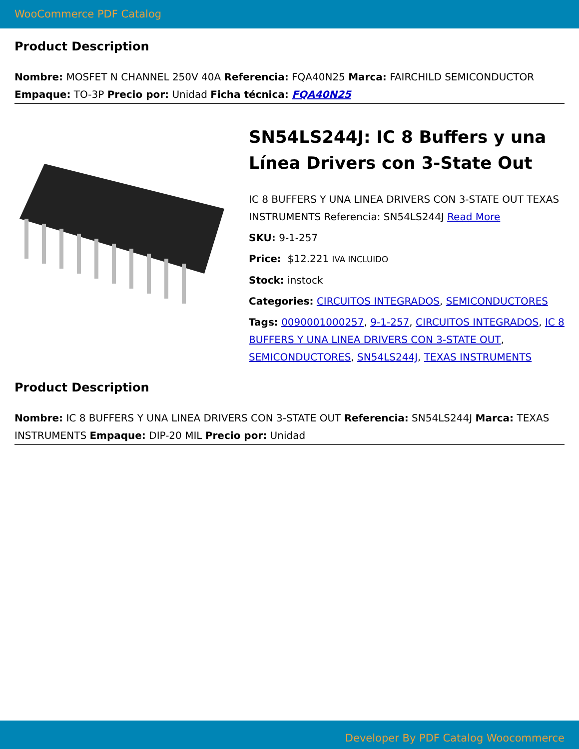WooCommerce PDF Catalog
Product Description
Nombre: MOSFET N CHANNEL 250V 40A Referencia: FQA40N25 Marca: FAIRCHILD SEMICONDUCTOR Empaque: TO-3P Precio por: Unidad Ficha técnica: FQA40N25
SN54LS244J: IC 8 Buffers y una Línea Drivers con 3-State Out
IC 8 BUFFERS Y UNA LINEA DRIVERS CON 3-STATE OUT TEXAS INSTRUMENTS Referencia: SN54LS244J Read More
SKU: 9-1-257
Price: $12.221 IVA INCLUIDO
Stock: instock
Categories: CIRCUITOS INTEGRADOS, SEMICONDUCTORES
Tags: 0090001000257, 9-1-257, CIRCUITOS INTEGRADOS, IC 8 BUFFERS Y UNA LINEA DRIVERS CON 3-STATE OUT, SEMICONDUCTORES, SN54LS244J, TEXAS INSTRUMENTS
Product Description
Nombre: IC 8 BUFFERS Y UNA LINEA DRIVERS CON 3-STATE OUT Referencia: SN54LS244J Marca: TEXAS INSTRUMENTS Empaque: DIP-20 MIL Precio por: Unidad
Developer By PDF Catalog Woocommerce